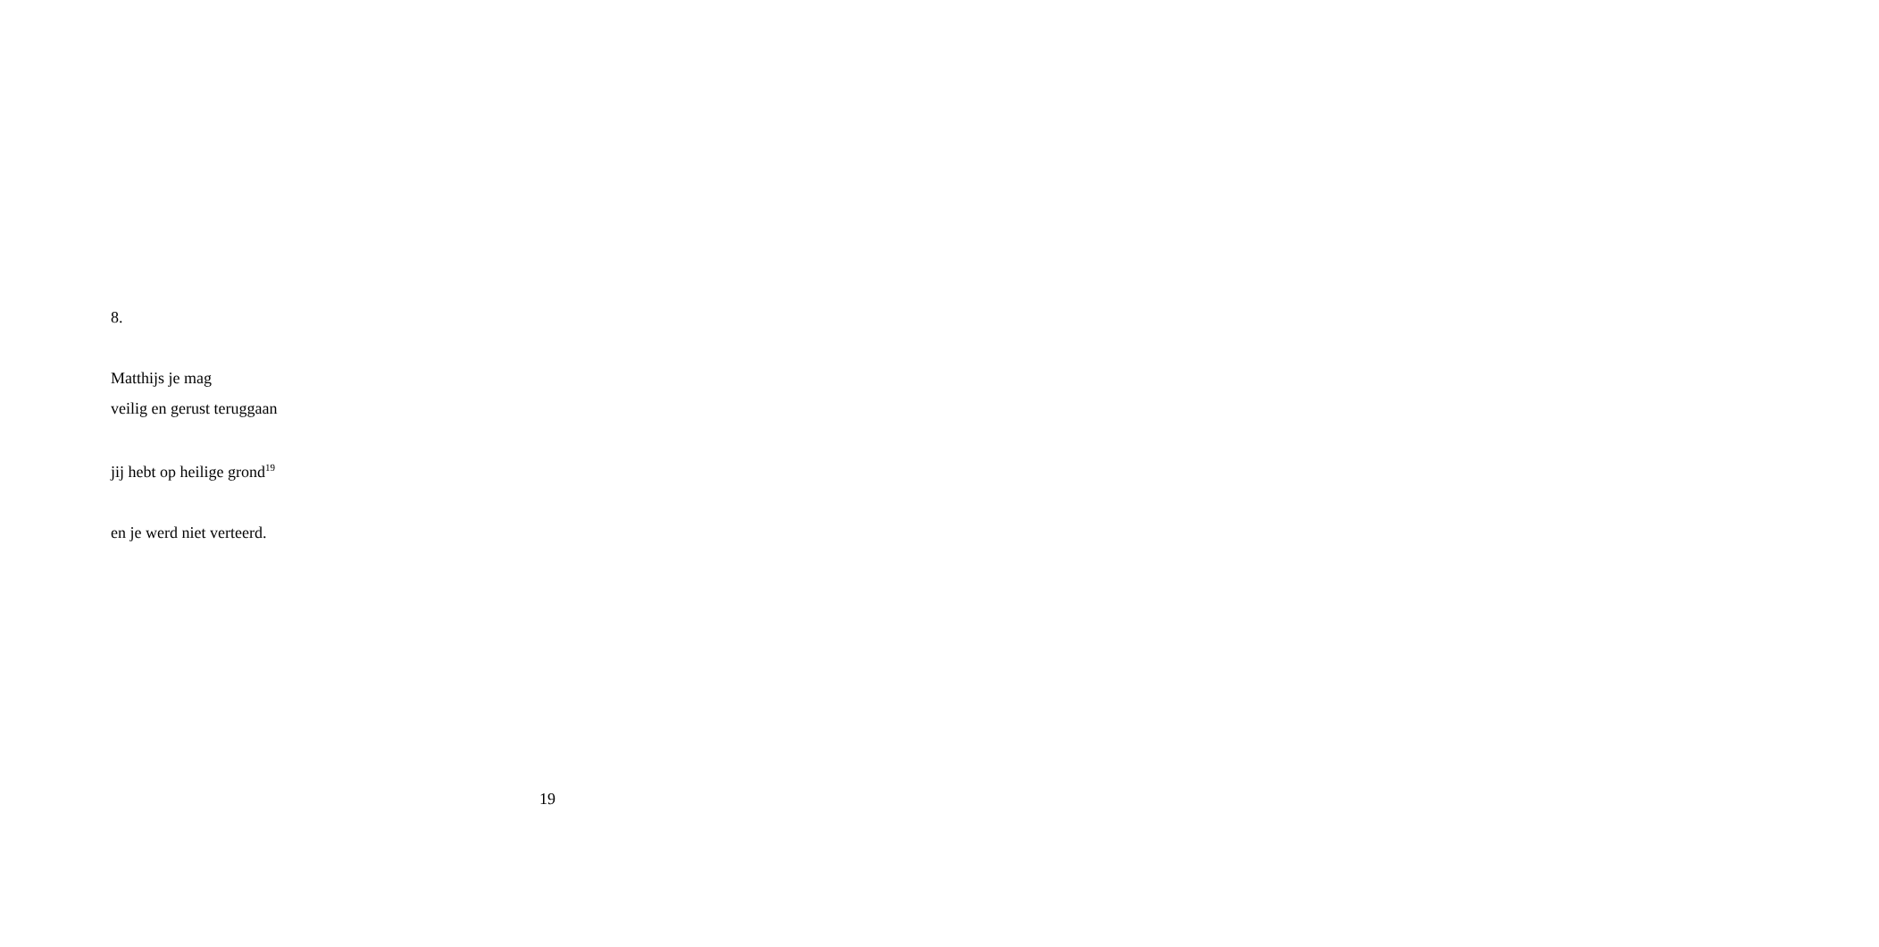8.
Matthijs je mag
veilig en gerust teruggaan
jij hebt op heilige grond<sup>19</sup>
en je werd niet verteerd.
19